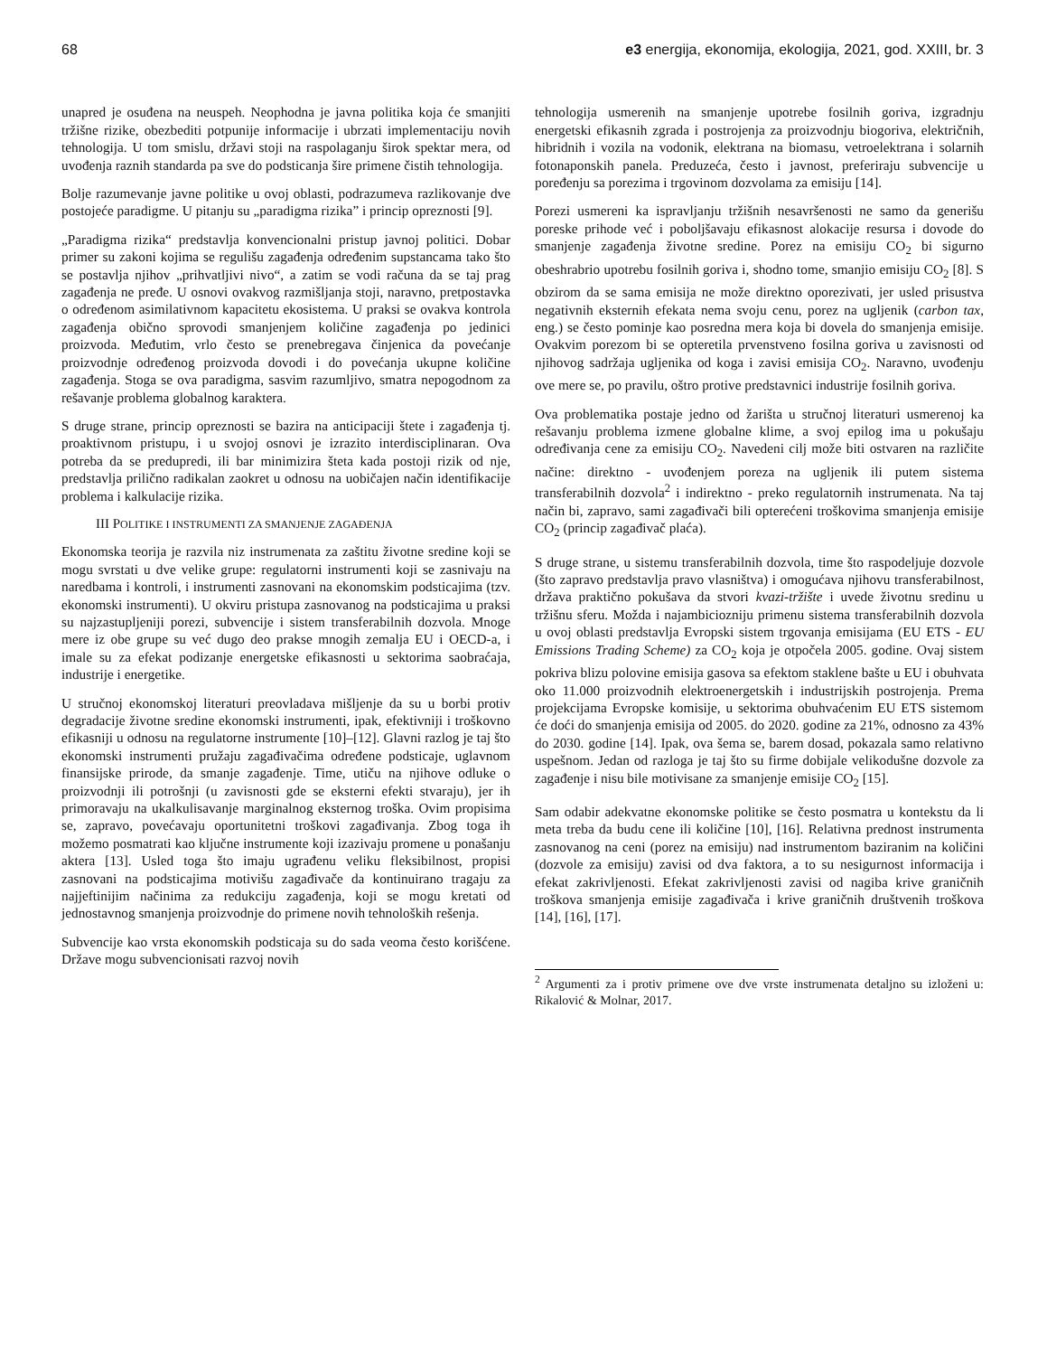68 e3 energija, ekonomija, ekologija, 2021, god. XXIII, br. 3
unapred je osuđena na neuspeh. Neophodna je javna politika koja će smanjiti tržišne rizike, obezbediti potpunije informacije i ubrzati implementaciju novih tehnologija. U tom smislu, državi stoji na raspolaganju širok spektar mera, od uvođenja raznih standarda pa sve do podsticanja šire primene čistih tehnologija.
Bolje razumevanje javne politike u ovoj oblasti, podrazumeva razlikovanje dve postojeće paradigme. U pitanju su „paradigma rizika” i princip opreznosti [9].
„Paradigma rizika“ predstavlja konvencionalni pristup javnoj politici. Dobar primer su zakoni kojima se regulišu zagađenja određenim supstancama tako što se postavlja njihov „prihvatljivi nivo“, a zatim se vodi računa da se taj prag zagađenja ne pređe. U osnovi ovakvog razmišljanja stoji, naravno, pretpostavka o određenom asimilativnom kapacitetu ekosistema. U praksi se ovakva kontrola zagađenja obično sprovodi smanjenjem količine zagađenja po jedinici proizvoda. Međutim, vrlo često se prenebregava činjenica da povećanje proizvodnje određenog proizvoda dovodi i do povećanja ukupne količine zagađenja. Stoga se ova paradigma, sasvim razumljivo, smatra nepogodnom za rešavanje problema globalnog karaktera.
S druge strane, princip opreznosti se bazira na anticipaciji štete i zagađenja tj. proaktivnom pristupu, i u svojoj osnovi je izrazito interdisciplinaran. Ova potreba da se predupredi, ili bar minimizira šteta kada postoji rizik od nje, predstavlja prilično radikalan zaokret u odnosu na uobičajen način identifikacije problema i kalkulacije rizika.
III POLITIKE I INSTRUMENTI ZA SMANJENJE ZAGAĐENJA
Ekonomska teorija je razvila niz instrumenata za zaštitu životne sredine koji se mogu svrstati u dve velike grupe: regulatorni instrumenti koji se zasnivaju na naredbama i kontroli, i instrumenti zasnovani na ekonomskim podsticajima (tzv. ekonomski instrumenti). U okviru pristupa zasnovanog na podsticajima u praksi su najzastupljeniji porezi, subvencije i sistem transferabilnih dozvola. Mnoge mere iz obe grupe su već dugo deo prakse mnogih zemalja EU i OECD-a, i imale su za efekat podizanje energetske efikasnosti u sektorima saobraćaja, industrije i energetike.
U stručnoj ekonomskoj literaturi preovladava mišljenje da su u borbi protiv degradacije životne sredine ekonomski instrumenti, ipak, efektivniji i troškovno efikasniji u odnosu na regulatorne instrumente [10]–[12]. Glavni razlog je taj što ekonomski instrumenti pružaju zagađivačima određene podsticaje, uglavnom finansijske prirode, da smanje zagađenje. Time, utiču na njihove odluke o proizvodnji ili potrošnji (u zavisnosti gde se eksterni efekti stvaraju), jer ih primoravaju na ukalkulisavanje marginalnog eksternog troška. Ovim propisima se, zapravo, povećavaju oportunitetni troškovi zagađivanja. Zbog toga ih možemo posmatrati kao ključne instrumente koji izazivaju promene u ponašanju aktera [13]. Usled toga što imaju ugrađenu veliku fleksibilnost, propisi zasnovani na podsticajima motivišu zagađivače da kontinuirano tragaju za najjeftinijim načinima za redukciju zagađenja, koji se mogu kretati od jednostavnog smanjenja proizvodnje do primene novih tehnoloških rešenja.
Subvencije kao vrsta ekonomskih podsticaja su do sada veoma često korišćene. Države mogu subvencionisati razvoj novih
tehnologija usmerenih na smanjenje upotrebe fosilnih goriva, izgradnju energetski efikasnih zgrada i postrojenja za proizvodnju biogoriva, električnih, hibridnih i vozila na vodonik, elektrana na biomasu, vetroelektrana i solarnih fotonaponskih panela. Preduzeća, često i javnost, preferiraju subvencije u poređenju sa porezima i trgovinom dozvolama za emisiju [14].
Porezi usmereni ka ispravljanju tržišnih nesavršenosti ne samo da generišu poreske prihode već i poboljšavaju efikasnost alokacije resursa i dovode do smanjenje zagađenja životne sredine. Porez na emisiju CO<sub>2</sub> bi sigurno obeshrabrio upotrebu fosilnih goriva i, shodno tome, smanjio emisiju CO<sub>2</sub> [8]. S obzirom da se sama emisija ne može direktno oporezivati, jer usled prisustva negativnih eksternih efekata nema svoju cenu, porez na ugljenik (carbon tax, eng.) se često pominje kao posredna mera koja bi dovela do smanjenja emisije. Ovakvim porezom bi se opteretila prvenstveno fosilna goriva u zavisnosti od njihovog sadržaja ugljenika od koga i zavisi emisija CO<sub>2</sub>. Naravno, uvođenju ove mere se, po pravilu, oštro protive predstavnici industrije fosilnih goriva.
Ova problematika postaje jedno od žarišta u stručnoj literaturi usmerenoj ka rešavanju problema izmene globalne klime, a svoj epilog ima u pokušaju određivanja cene za emisiju CO<sub>2</sub>. Navedeni cilj može biti ostvaren na različite načine: direktno - uvođenjem poreza na ugljenik ili putem sistema transferabilnih dozvola<sup>2</sup> i indirektno - preko regulatornih instrumenata. Na taj način bi, zapravo, sami zagađivači bili opterećeni troškovima smanjenja emisije CO<sub>2</sub> (princip zagađivač plaća).
S druge strane, u sistemu transferabilnih dozvola, time što raspodeljuje dozvole (što zapravo predstavlja pravo vlasništva) i omogućava njihovu transferabilnost, država praktično pokušava da stvori kvazi-tržište i uvede životnu sredinu u tržišnu sferu. Možda i najambiciozniju primenu sistema transferabilnih dozvola u ovoj oblasti predstavlja Evropski sistem trgovanja emisijama (EU ETS - EU Emissions Trading Scheme) za CO<sub>2</sub> koja je otpočela 2005. godine. Ovaj sistem pokriva blizu polovine emisija gasova sa efektom staklene bašte u EU i obuhvata oko 11.000 proizvodnih elektroenergetskih i industrijskih postrojenja. Prema projekcijama Evropske komisije, u sektorima obuhvaćenim EU ETS sistemom će doći do smanjenja emisija od 2005. do 2020. godine za 21%, odnosno za 43% do 2030. godine [14]. Ipak, ova šema se, barem dosad, pokazala samo relativno uspešnom. Jedan od razloga je taj što su firme dobijale velikodušne dozvole za zagađenje i nisu bile motivisane za smanjenje emisije CO<sub>2</sub> [15].
Sam odabir adekvatne ekonomske politike se često posmatra u kontekstu da li meta treba da budu cene ili količine [10], [16]. Relativna prednost instrumenta zasnovanog na ceni (porez na emisiju) nad instrumentom baziranim na količini (dozvole za emisiju) zavisi od dva faktora, a to su nesigurnost informacija i efekat zakrivljenosti. Efekat zakrivljenosti zavisi od nagiba krive graničnih troškova smanjenja emisije zagađivača i krive graničnih društvenih troškova [14], [16], [17].
<sup>2</sup> Argumenti za i protiv primene ove dve vrste instrumenata detaljno su izloženi u: Rikalović & Molnar, 2017.